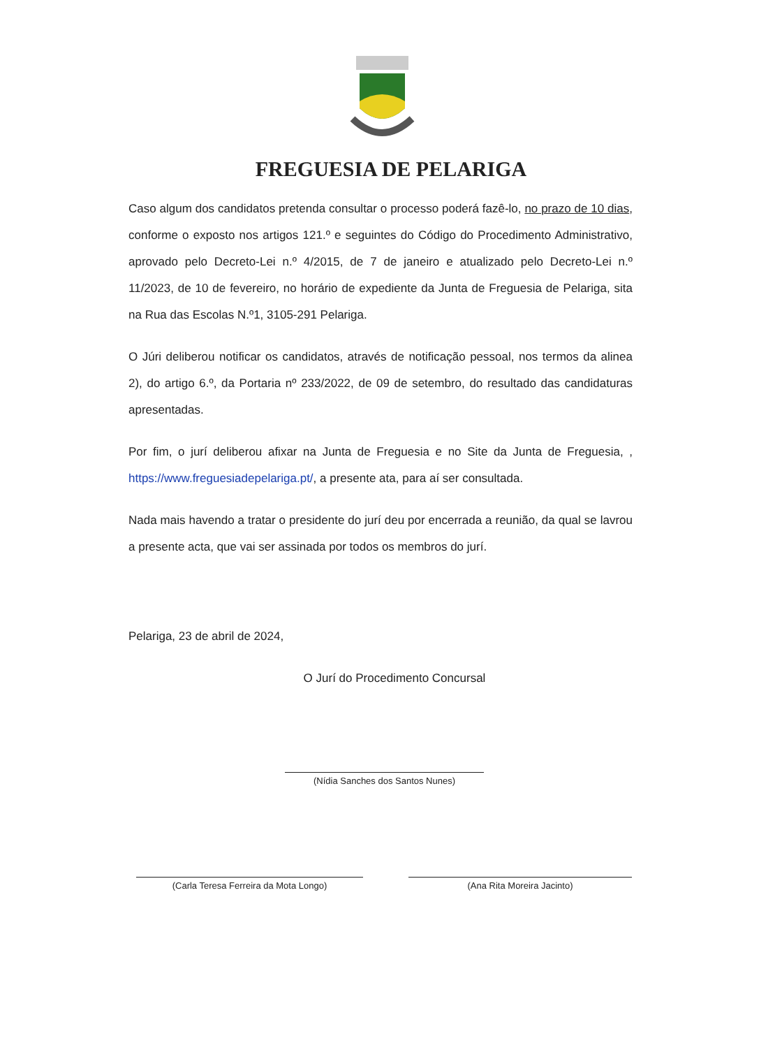FREGUESIA DE PELARIGA
Caso algum dos candidatos pretenda consultar o processo poderá fazê-lo, no prazo de 10 dias, conforme o exposto nos artigos 121.º e seguintes do Código do Procedimento Administrativo, aprovado pelo Decreto-Lei n.º 4/2015, de 7 de janeiro e atualizado pelo Decreto-Lei n.º 11/2023, de 10 de fevereiro, no horário de expediente da Junta de Freguesia de Pelariga, sita na Rua das Escolas N.º1, 3105-291 Pelariga.
O Júri deliberou notificar os candidatos, através de notificação pessoal, nos termos da alinea 2), do artigo 6.º, da Portaria nº 233/2022, de 09 de setembro, do resultado das candidaturas apresentadas.
Por fim, o jurí deliberou afixar na Junta de Freguesia e no Site da Junta de Freguesia, , https://www.freguesiadepelariga.pt/, a presente ata, para aí ser consultada.
Nada mais havendo a tratar o presidente do jurí deu por encerrada a reunião, da qual se lavrou a presente acta, que vai ser assinada por todos os membros do jurí.
Pelariga, 23 de abril de 2024,
O Jurí do Procedimento Concursal
(Nídia Sanches dos Santos Nunes)
(Carla Teresa Ferreira da Mota Longo) (Ana Rita Moreira Jacinto)